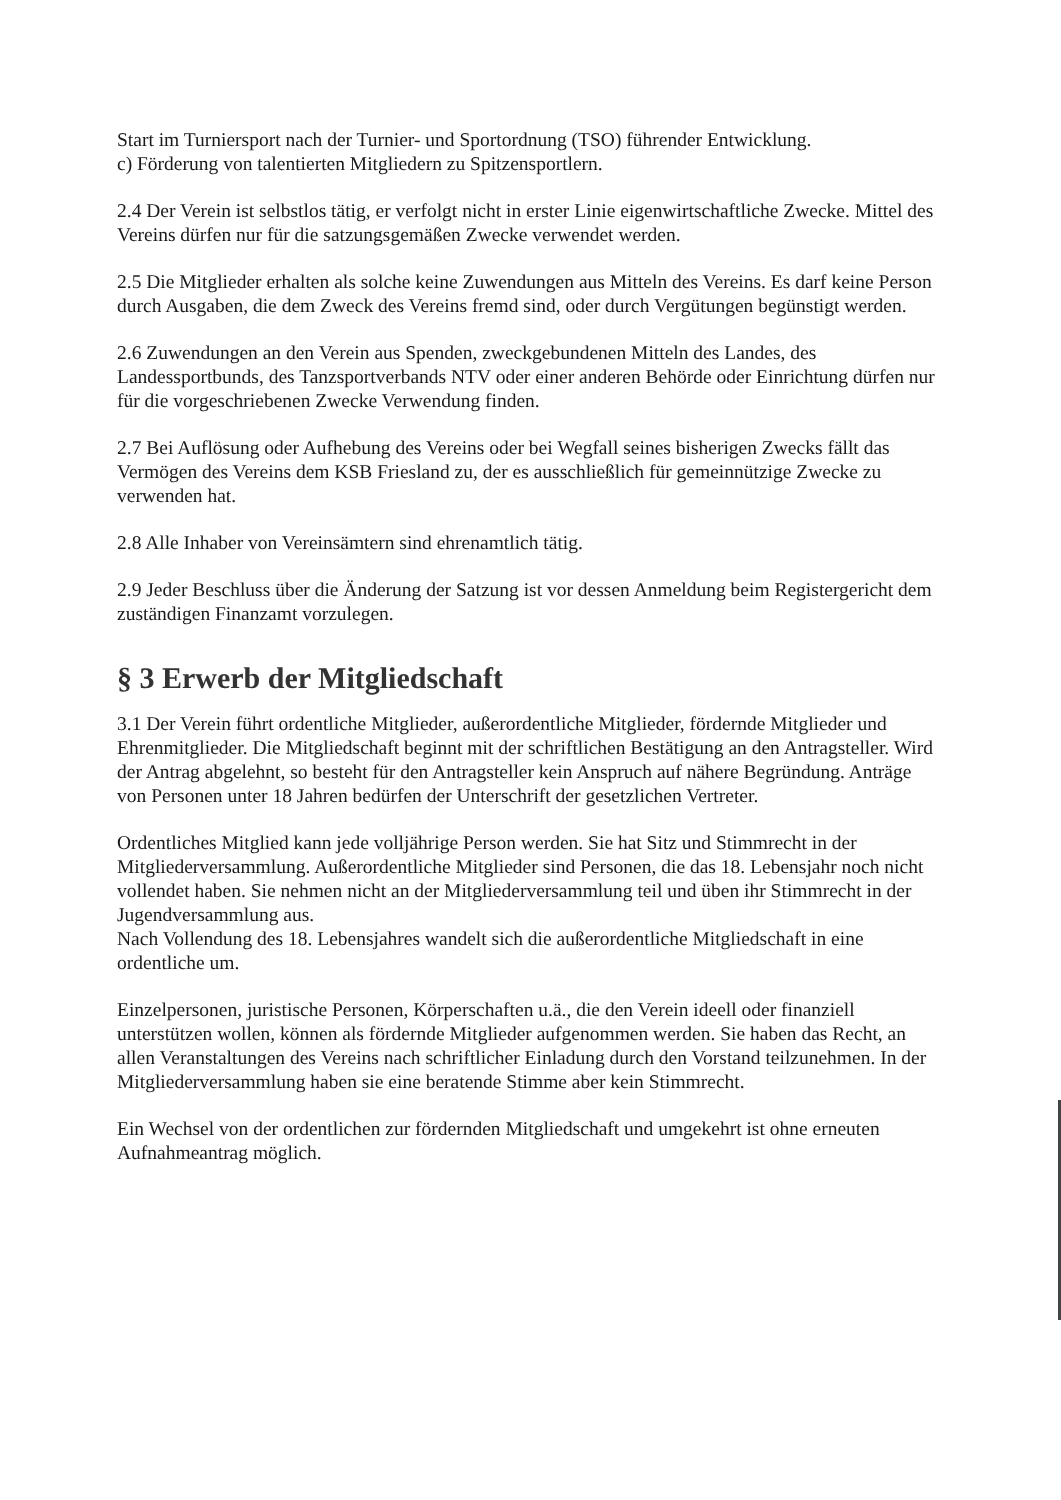Start im Turniersport nach der Turnier- und Sportordnung (TSO) führender Entwicklung.
c) Förderung von talentierten Mitgliedern zu Spitzensportlern.
2.4 Der Verein ist selbstlos tätig, er verfolgt nicht in erster Linie eigenwirtschaftliche Zwecke. Mittel des Vereins dürfen nur für die satzungsgemäßen Zwecke verwendet werden.
2.5 Die Mitglieder erhalten als solche keine Zuwendungen aus Mitteln des Vereins. Es darf keine Person durch Ausgaben, die dem Zweck des Vereins fremd sind, oder durch Vergütungen begünstigt werden.
2.6 Zuwendungen an den Verein aus Spenden, zweckgebundenen Mitteln des Landes, des Landessportbunds, des Tanzsportverbands NTV oder einer anderen Behörde oder Einrichtung dürfen nur für die vorgeschriebenen Zwecke Verwendung finden.
2.7 Bei Auflösung oder Aufhebung des Vereins oder bei Wegfall seines bisherigen Zwecks fällt das Vermögen des Vereins dem KSB Friesland zu, der es ausschließlich für gemeinnützige Zwecke zu verwenden hat.
2.8 Alle Inhaber von Vereinsämtern sind ehrenamtlich tätig.
2.9 Jeder Beschluss über die Änderung der Satzung ist vor dessen Anmeldung beim Registergericht dem zuständigen Finanzamt vorzulegen.
§ 3 Erwerb der Mitgliedschaft
3.1 Der Verein führt ordentliche Mitglieder, außerordentliche Mitglieder, fördernde Mitglieder und Ehrenmitglieder. Die Mitgliedschaft beginnt mit der schriftlichen Bestätigung an den Antragsteller. Wird der Antrag abgelehnt, so besteht für den Antragsteller kein Anspruch auf nähere Begründung. Anträge von Personen unter 18 Jahren bedürfen der Unterschrift der gesetzlichen Vertreter.
Ordentliches Mitglied kann jede volljährige Person werden. Sie hat Sitz und Stimmrecht in der Mitgliederversammlung. Außerordentliche Mitglieder sind Personen, die das 18. Lebensjahr noch nicht vollendet haben. Sie nehmen nicht an der Mitgliederversammlung teil und üben ihr Stimmrecht in der Jugendversammlung aus.
Nach Vollendung des 18. Lebensjahres wandelt sich die außerordentliche Mitgliedschaft in eine ordentliche um.
Einzelpersonen, juristische Personen, Körperschaften u.ä., die den Verein ideell oder finanziell unterstützen wollen, können als fördernde Mitglieder aufgenommen werden. Sie haben das Recht, an allen Veranstaltungen des Vereins nach schriftlicher Einladung durch den Vorstand teilzunehmen. In der Mitgliederversammlung haben sie eine beratende Stimme aber kein Stimmrecht.
Ein Wechsel von der ordentlichen zur fördernden Mitgliedschaft und umgekehrt ist ohne erneuten Aufnahmeantrag möglich.